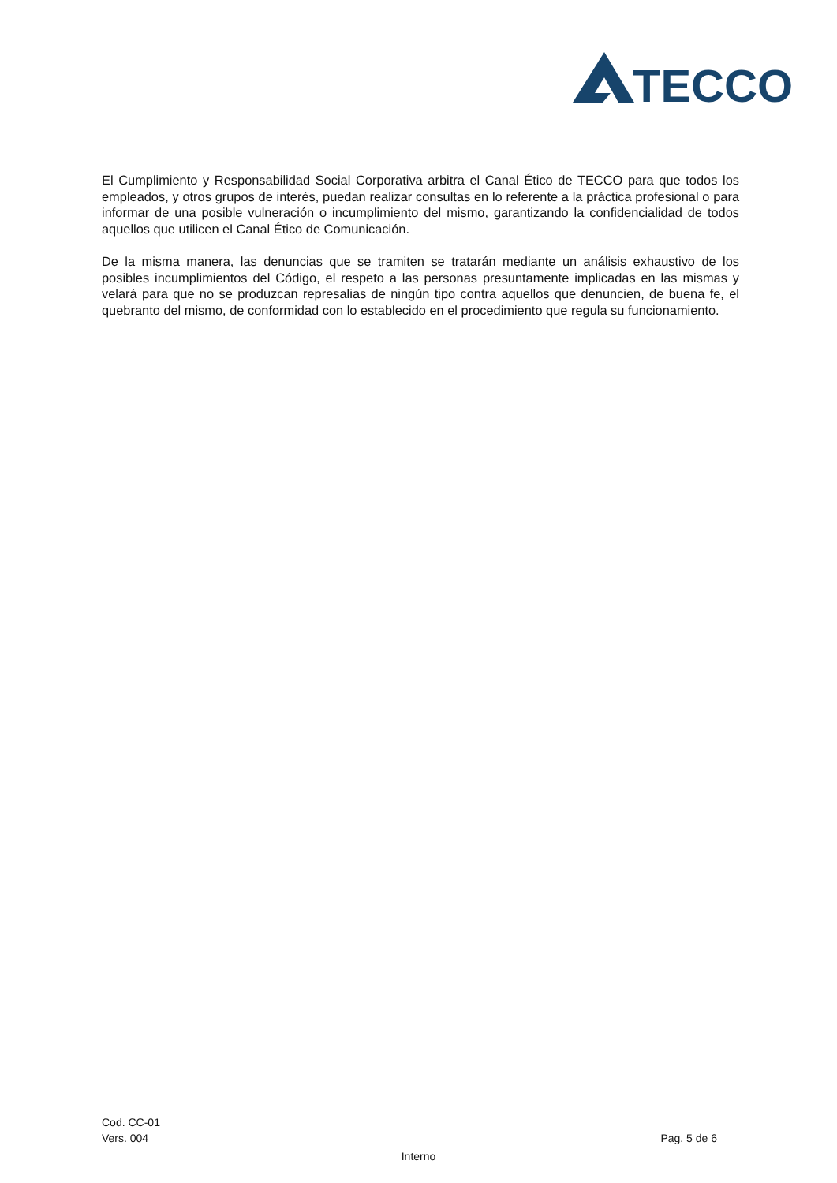TECCO
El Cumplimiento y Responsabilidad Social Corporativa arbitra el Canal Ético de TECCO para que todos los empleados, y otros grupos de interés, puedan realizar consultas en lo referente a la práctica profesional o para informar de una posible vulneración o incumplimiento del mismo, garantizando la confidencialidad de todos aquellos que utilicen el Canal Ético de Comunicación.
De la misma manera, las denuncias que se tramiten se tratarán mediante un análisis exhaustivo de los posibles incumplimientos del Código, el respeto a las personas presuntamente implicadas en las mismas y velará para que no se produzcan represalias de ningún tipo contra aquellos que denuncien, de buena fe, el quebranto del mismo, de conformidad con lo establecido en el procedimiento que regula su funcionamiento.
Cod. CC-01
Vers. 004 Pag. 5 de 6
Interno